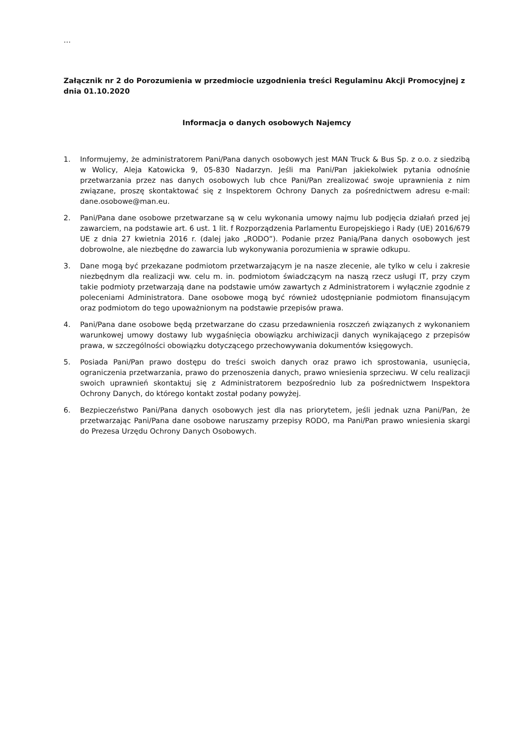…
Załącznik nr 2 do Porozumienia w przedmiocie uzgodnienia treści Regulaminu Akcji Promocyjnej z dnia 01.10.2020
Informacja o danych osobowych Najemcy
1. Informujemy, że administratorem Pani/Pana danych osobowych jest MAN Truck & Bus Sp. z o.o. z siedzibą w Wolicy, Aleja Katowicka 9, 05-830 Nadarzyn. Jeśli ma Pani/Pan jakiekolwiek pytania odnośnie przetwarzania przez nas danych osobowych lub chce Pani/Pan zrealizować swoje uprawnienia z nim związane, proszę skontaktować się z Inspektorem Ochrony Danych za pośrednictwem adresu e-mail: dane.osobowe@man.eu.
2. Pani/Pana dane osobowe przetwarzane są w celu wykonania umowy najmu lub podjęcia działań przed jej zawarciem, na podstawie art. 6 ust. 1 lit. f Rozporządzenia Parlamentu Europejskiego i Rady (UE) 2016/679 UE z dnia 27 kwietnia 2016 r. (dalej jako „RODO”). Podanie przez Panią/Pana danych osobowych jest dobrowolne, ale niezbędne do zawarcia lub wykonywania porozumienia w sprawie odkupu.
3. Dane mogą być przekazane podmiotom przetwarzającym je na nasze zlecenie, ale tylko w celu i zakresie niezbędnym dla realizacji ww. celu m. in. podmiotom świadczącym na naszą rzecz usługi IT, przy czym takie podmioty przetwarzają dane na podstawie umów zawartych z Administratorem i wyłącznie zgodnie z poleceniami Administratora. Dane osobowe mogą być również udostępnianie podmiotom finansującym oraz podmiotom do tego upoważnionym na podstawie przepisów prawa.
4. Pani/Pana dane osobowe będą przetwarzane do czasu przedawnienia roszczeń związanych z wykonaniem warunkowej umowy dostawy lub wygaśnięcia obowiązku archiwizacji danych wynikającego z przepisów prawa, w szczególności obowiązku dotyczącego przechowywania dokumentów księgowych.
5. Posiada Pani/Pan prawo dostępu do treści swoich danych oraz prawo ich sprostowania, usunięcia, ograniczenia przetwarzania, prawo do przenoszenia danych, prawo wniesienia sprzeciwu. W celu realizacji swoich uprawnień skontaktuj się z Administratorem bezpośrednio lub za pośrednictwem Inspektora Ochrony Danych, do którego kontakt został podany powyżej.
6. Bezpieczeństwo Pani/Pana danych osobowych jest dla nas priorytetem, jeśli jednak uzna Pani/Pan, że przetwarzając Pani/Pana dane osobowe naruszamy przepisy RODO, ma Pani/Pan prawo wniesienia skargi do Prezesa Urzędu Ochrony Danych Osobowych.